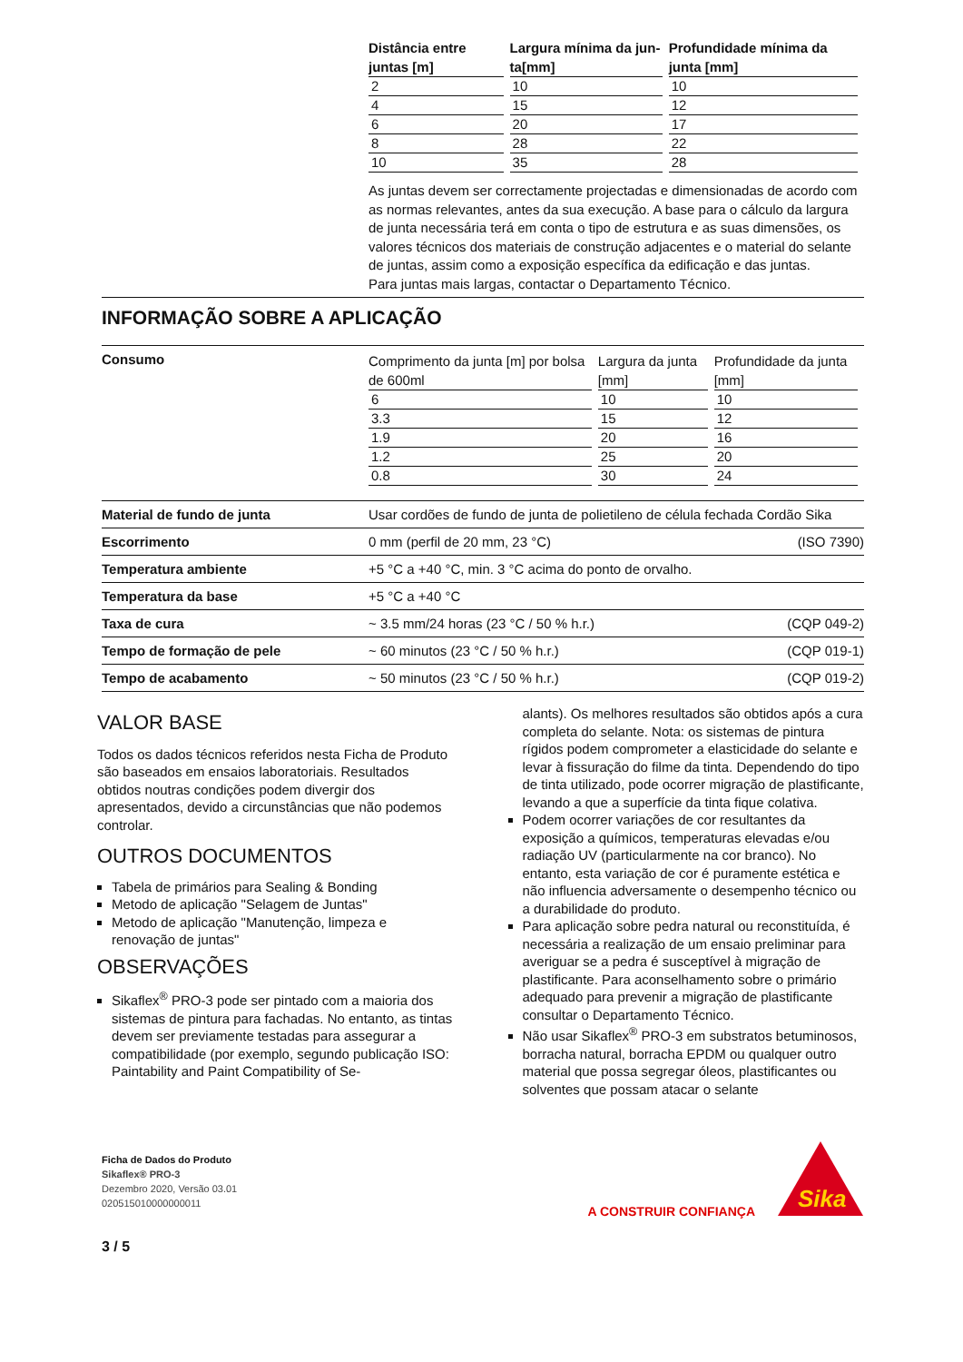| Distância entre juntas [m] | Largura mínima da jun-ta[mm] | Profundidade mínima da junta [mm] |
| --- | --- | --- |
| 2 | 10 | 10 |
| 4 | 15 | 12 |
| 6 | 20 | 17 |
| 8 | 28 | 22 |
| 10 | 35 | 28 |
As juntas devem ser correctamente projectadas e dimensionadas de acordo com as normas relevantes, antes da sua execução. A base para o cálculo da largura de junta necessária terá em conta o tipo de estrutura e as suas dimensões, os valores técnicos dos materiais de construção adjacentes e o material do selante de juntas, assim como a exposição específica da edificação e das juntas.
Para juntas mais largas, contactar o Departamento Técnico.
INFORMAÇÃO SOBRE A APLICAÇÃO
Consumo
| Comprimento da junta [m] por bolsa de 600ml | Largura da junta [mm] | Profundidade da junta [mm] |
| --- | --- | --- |
| 6 | 10 | 10 |
| 3.3 | 15 | 12 |
| 1.9 | 20 | 16 |
| 1.2 | 25 | 20 |
| 0.8 | 30 | 24 |
Material de fundo de junta Usar cordões de fundo de junta de polietileno de célula fechada Cordão Sika
Escorrimento 0 mm (perfil de 20 mm, 23 °C) (ISO 7390)
Temperatura ambiente +5 °C a +40 °C, min. 3 °C acima do ponto de orvalho.
Temperatura da base +5 °C a +40 °C
Taxa de cura ~ 3.5 mm/24 horas (23 °C / 50 % h.r.) (CQP 049-2)
Tempo de formação de pele ~ 60 minutos (23 °C / 50 % h.r.) (CQP 019-1)
Tempo de acabamento ~ 50 minutos (23 °C / 50 % h.r.) (CQP 019-2)
VALOR BASE
Todos os dados técnicos referidos nesta Ficha de Produto são baseados em ensaios laboratoriais. Resultados obtidos noutras condições podem divergir dos apresentados, devido a circunstâncias que não podemos controlar.
OUTROS DOCUMENTOS
Tabela de primários para Sealing & Bonding
Metodo de aplicação "Selagem de Juntas"
Metodo de aplicação "Manutenção, limpeza e renovação de juntas"
OBSERVAÇÕES
Sikaflex<sup>®</sup> PRO-3 pode ser pintado com a maioria dos sistemas de pintura para fachadas. No entanto, as tintas devem ser previamente testadas para assegurar a compatibilidade (por exemplo, segundo publicação ISO: Paintability and Paint Compatibility of Se-
alants). Os melhores resultados são obtidos após a cura completa do selante. Nota: os sistemas de pintura rígidos podem comprometer a elasticidade do selante e levar à fissuração do filme da tinta. Dependendo do tipo de tinta utilizado, pode ocorrer migração de plastificante, levando a que a superfície da tinta fique colativa.
Podem ocorrer variações de cor resultantes da exposição a químicos, temperaturas elevadas e/ou radiação UV (particularmente na cor branco). No entanto, esta variação de cor é puramente estética e não influencia adversamente o desempenho técnico ou a durabilidade do produto.
Para aplicação sobre pedra natural ou reconstituída, é necessária a realização de um ensaio preliminar para averiguar se a pedra é susceptível à migração de plastificante. Para aconselhamento sobre o primário adequado para prevenir a migração de plastificante consultar o Departamento Técnico.
Não usar Sikaflex<sup>®</sup> PRO-3 em substratos betuminosos, borracha natural, borracha EPDM ou qualquer outro material que possa segregar óleos, plastificantes ou solventes que possam atacar o selante
Ficha de Dados do Produto
Sikaflex® PRO-3
Dezembro 2020, Versão 03.01
020515010000000011
3 / 5
A CONSTRUIR CONFIANÇA
Sika